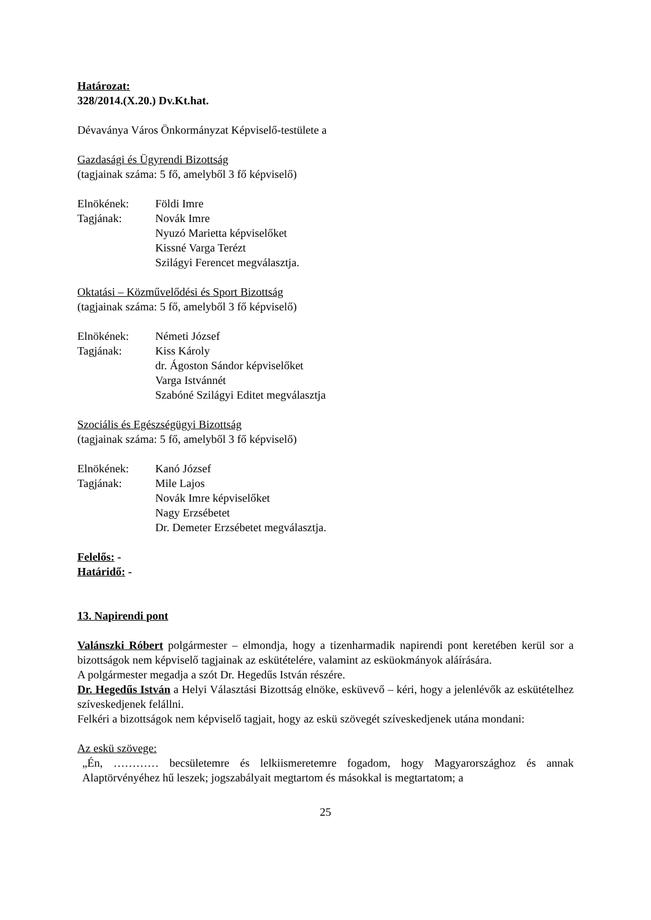Határozat:
328/2014.(X.20.) Dv.Kt.hat.
Dévaványa Város Önkormányzat Képviselő-testülete a
Gazdasági és Ügyrendi Bizottság
(tagjainak száma: 5 fő, amelyből 3 fő képviselő)
Elnökének: Földi Imre
Tagjának: Novák Imre
Nyuzó Marietta képviselőket
Kissné Varga Terézt
Szilágyi Ferencet megválasztja.
Oktatási – Közművelődési és Sport Bizottság
(tagjainak száma: 5 fő, amelyből 3 fő képviselő)
Elnökének: Németi József
Tagjának: Kiss Károly
dr. Ágoston Sándor képviselőket
Varga Istvánnét
Szabóné Szilágyi Editet megválasztja
Szociális és Egészségügyi Bizottság
(tagjainak száma: 5 fő, amelyből 3 fő képviselő)
Elnökének: Kanó József
Tagjának: Mile Lajos
Novák Imre képviselőket
Nagy Erzsébetet
Dr. Demeter Erzsébetet megválasztja.
Felelős: -
Határidő: -
13. Napirendi pont
Valánszki Róbert polgármester – elmondja, hogy a tizenharmadik napirendi pont keretében kerül sor a bizottságok nem képviselő tagjainak az eskütételére, valamint az esküokmányok aláírására.
A polgármester megadja a szót Dr. Hegedűs István részére.
Dr. Hegedűs István a Helyi Választási Bizottság elnöke, esküvevő – kéri, hogy a jelenlévők az eskütételhez szíveskedjenek felállni.
Felkéri a bizottságok nem képviselő tagjait, hogy az eskü szövegét szíveskedjenek utána mondani:
Az eskü szövege:
„Én, ………… becsületemre és lelkiismeretemre fogadom, hogy Magyarországhoz és annak Alaptörvényéhez hű leszek; jogszabályait megtartom és másokkal is megtartatom; a
25